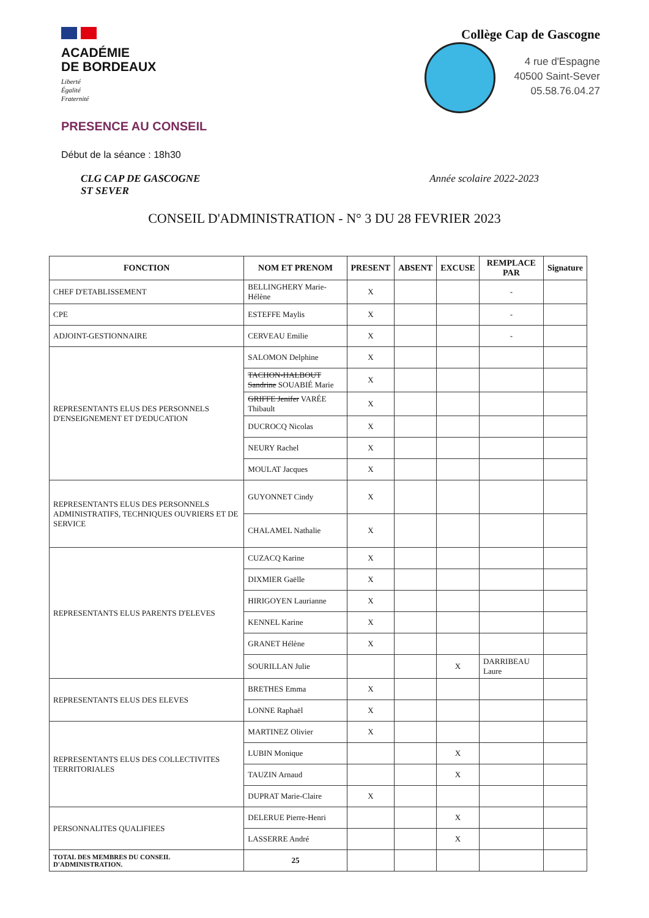ACADÉMIE
DE BORDEAUX
Liberté
Égalité
Fraternité
Collège Cap de Gascogne
4 rue d'Espagne
40500 Saint-Sever
05.58.76.04.27
PRESENCE AU CONSEIL
Début de la séance : 18h30
CLG CAP DE GASCOGNE
ST SEVER Année scolaire 2022-2023
CONSEIL D'ADMINISTRATION - N° 3 DU 28 FEVRIER 2023
| FONCTION | NOM ET PRENOM | PRESENT | ABSENT | EXCUSE | REMPLACE PAR | Signature |
| --- | --- | --- | --- | --- | --- | --- |
| CHEF D'ETABLISSEMENT | BELLINGHERY Marie-Hélène | X | | | - | |
| CPE | ESTEFFE Maylis | X | | | - | |
| ADJOINT-GESTIONNAIRE | CERVEAU Emilie | X | | | - | |
| REPRESENTANTS ELUS DES PERSONNELS D'ENSEIGNEMENT ET D'EDUCATION | SALOMON Delphine | X | | | | |
| | TACHON-HALBOUT Sandrine SOUABIÉ Marie | X | | | | |
| | GRIFFE Jenifer VARÉE Thibault | X | | | | |
| | DUCROCQ Nicolas | X | | | | |
| | NEURY Rachel | X | | | | |
| | MOULAT Jacques | X | | | | |
| REPRESENTANTS ELUS DES PERSONNELS ADMINISTRATIFS, TECHNIQUES OUVRIERS ET DE SERVICE | GUYONNET Cindy | X | | | | |
| | CHALAMEL Nathalie | X | | | | |
| REPRESENTANTS ELUS PARENTS D'ELEVES | CUZACQ Karine | X | | | | |
| | DIXMIER Gaëlle | X | | | | |
| | HIRIGOYEN Laurianne | X | | | | |
| | KENNEL Karine | X | | | | |
| | GRANET Hélène | X | | | | |
| | SOURILLAN Julie | | | X | DARRIBEAU Laure | |
| REPRESENTANTS ELUS DES ELEVES | BRETHES Emma | X | | | | |
| | LONNE Raphaël | X | | | | |
| REPRESENTANTS ELUS DES COLLECTIVITES TERRITORIALES | MARTINEZ Olivier | X | | | | |
| | LUBIN Monique | | | X | | |
| | TAUZIN Arnaud | | | X | | |
| | DUPRAT Marie-Claire | X | | | | |
| PERSONNALITES QUALIFIEES | DELERUE Pierre-Henri | | | X | | |
| | LASSERRE André | | | X | | |
| TOTAL DES MEMBRES DU CONSEIL D'ADMINISTRATION. | 25 | | | | | |